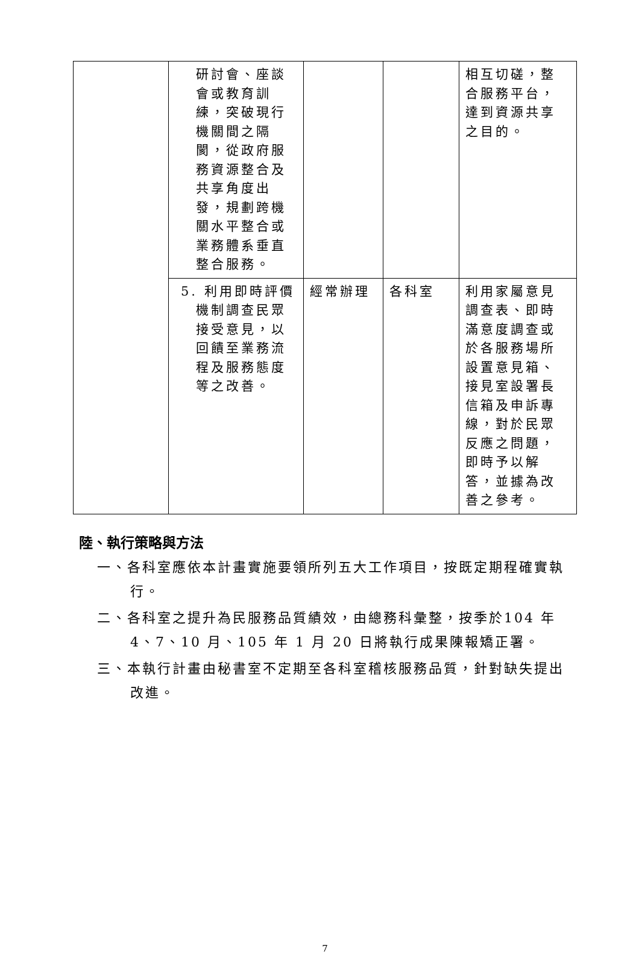| | 研討會、座談會或教育訓練，突破現行機關間之隔閡，從政府服務資源整合及共享角度出發，規劃跨機關水平整合或業務體系垂直整合服務。 | | | 相互切磋，整合服務平台，達到資源共享之目的。 |
| | 5. 利用即時評價機制調查民眾接受意見，以回饋至業務流程及服務態度等之改善。 | 經常辦理 | 各科室 | 利用家屬意見調查表、即時滿意度調查或於各服務場所設置意見箱、接見室設署長信箱及申訴專線，對於民眾反應之問題，即時予以解答，並據為改善之參考。 |
陸、執行策略與方法
一、各科室應依本計畫實施要領所列五大工作項目，按既定期程確實執行。
二、各科室之提升為民服務品質績效，由總務科彙整，按季於104 年 4、7、10 月、105 年 1 月 20 日將執行成果陳報矯正署。
三、本執行計畫由秘書室不定期至各科室稽核服務品質，針對缺失提出改進。
7